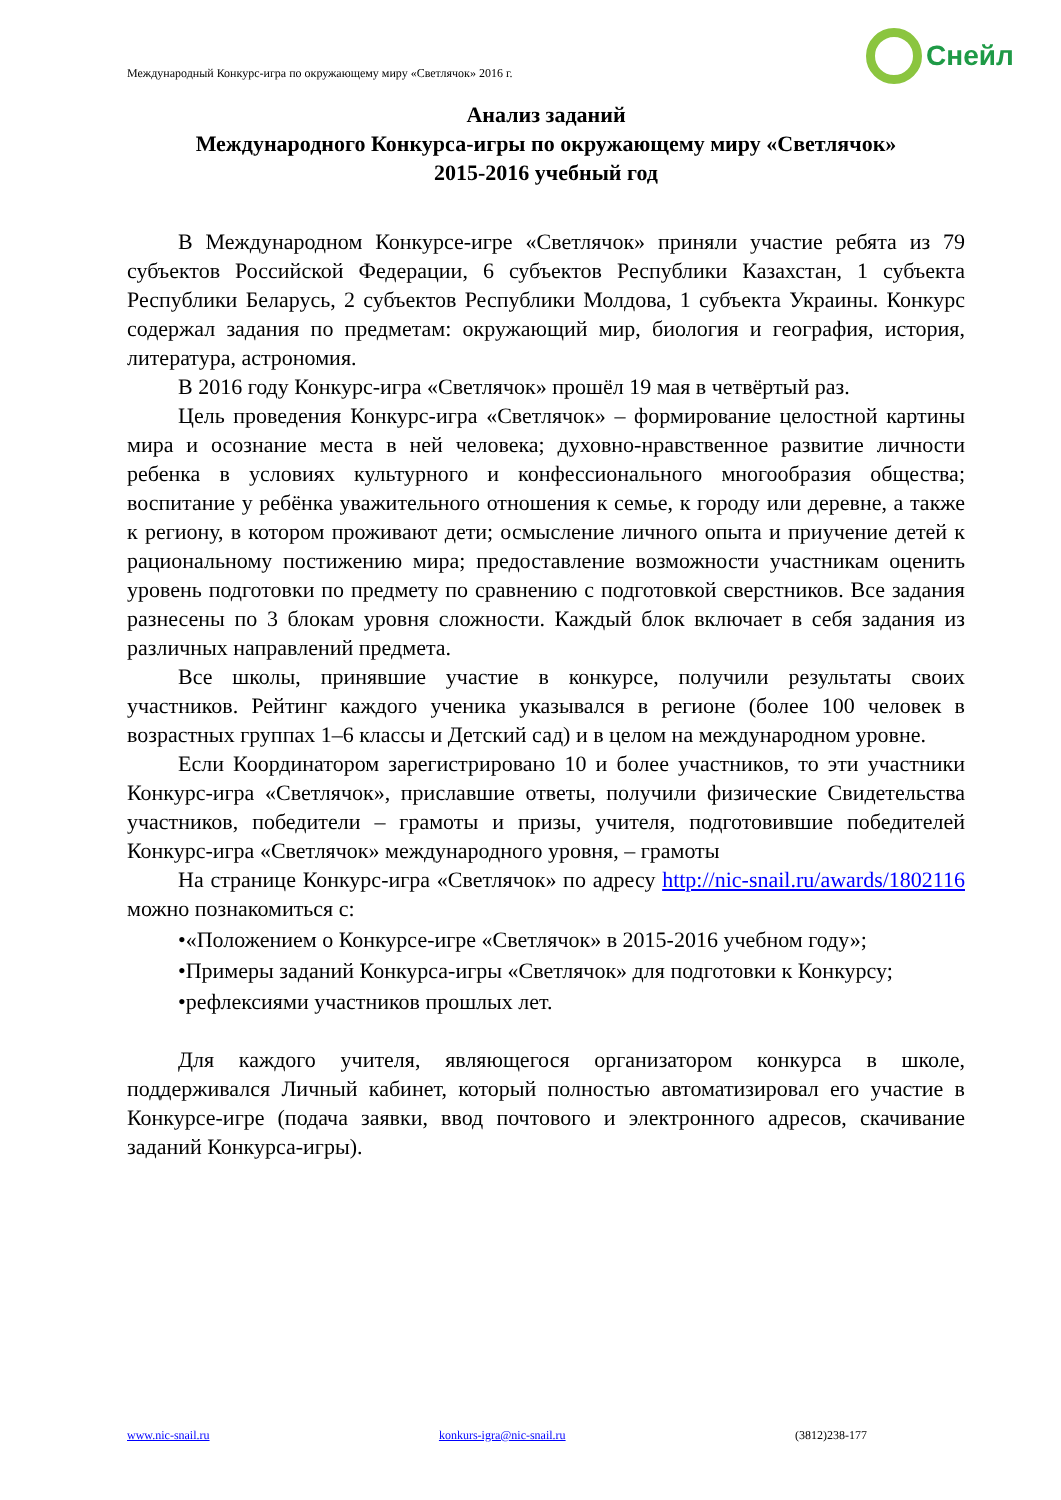Международный Конкурс-игра по окружающему миру «Светлячок» 2016 г.
Снейл
Анализ заданий
Международного Конкурса-игры по окружающему миру «Светлячок»
2015-2016 учебный год
В Международном Конкурсе-игре «Светлячок» приняли участие ребята из 79 субъектов Российской Федерации, 6 субъектов Республики Казахстан, 1 субъекта Республики Беларусь, 2 субъектов Республики Молдова, 1 субъекта Украины. Конкурс содержал задания по предметам: окружающий мир, биология и география, история, литература, астрономия.
В 2016 году Конкурс-игра «Светлячок» прошёл 19 мая в четвёртый раз.
Цель проведения Конкурс-игра «Светлячок» – формирование целостной картины мира и осознание места в ней человека; духовно-нравственное развитие личности ребенка в условиях культурного и конфессионального многообразия общества; воспитание у ребёнка уважительного отношения к семье, к городу или деревне, а также к региону, в котором проживают дети; осмысление личного опыта и приучение детей к рациональному постижению мира; предоставление возможности участникам оценить уровень подготовки по предмету по сравнению с подготовкой сверстников. Все задания разнесены по 3 блокам уровня сложности. Каждый блок включает в себя задания из различных направлений предмета.
Все школы, принявшие участие в конкурсе, получили результаты своих участников. Рейтинг каждого ученика указывался в регионе (более 100 человек в возрастных группах 1–6 классы и Детский сад) и в целом на международном уровне.
Если Координатором зарегистрировано 10 и более участников, то эти участники Конкурс-игра «Светлячок», приславшие ответы, получили физические Свидетельства участников, победители – грамоты и призы, учителя, подготовившие победителей Конкурс-игра «Светлячок» международного уровня, – грамоты
На странице Конкурс-игра «Светлячок» по адресу http://nic-snail.ru/awards/1802116 можно познакомиться с:
•«Положением о Конкурсе-игре «Светлячок» в 2015-2016 учебном году»;
•Примеры заданий Конкурса-игры «Светлячок» для подготовки к Конкурсу;
•рефлексиями участников прошлых лет.
Для каждого учителя, являющегося организатором конкурса в школе, поддерживался Личный кабинет, который полностью автоматизировал его участие в Конкурсе-игре (подача заявки, ввод почтового и электронного адресов, скачивание заданий Конкурса-игры).
www.nic-snail.ru konkurs-igra@nic-snail.ru (3812)238-177